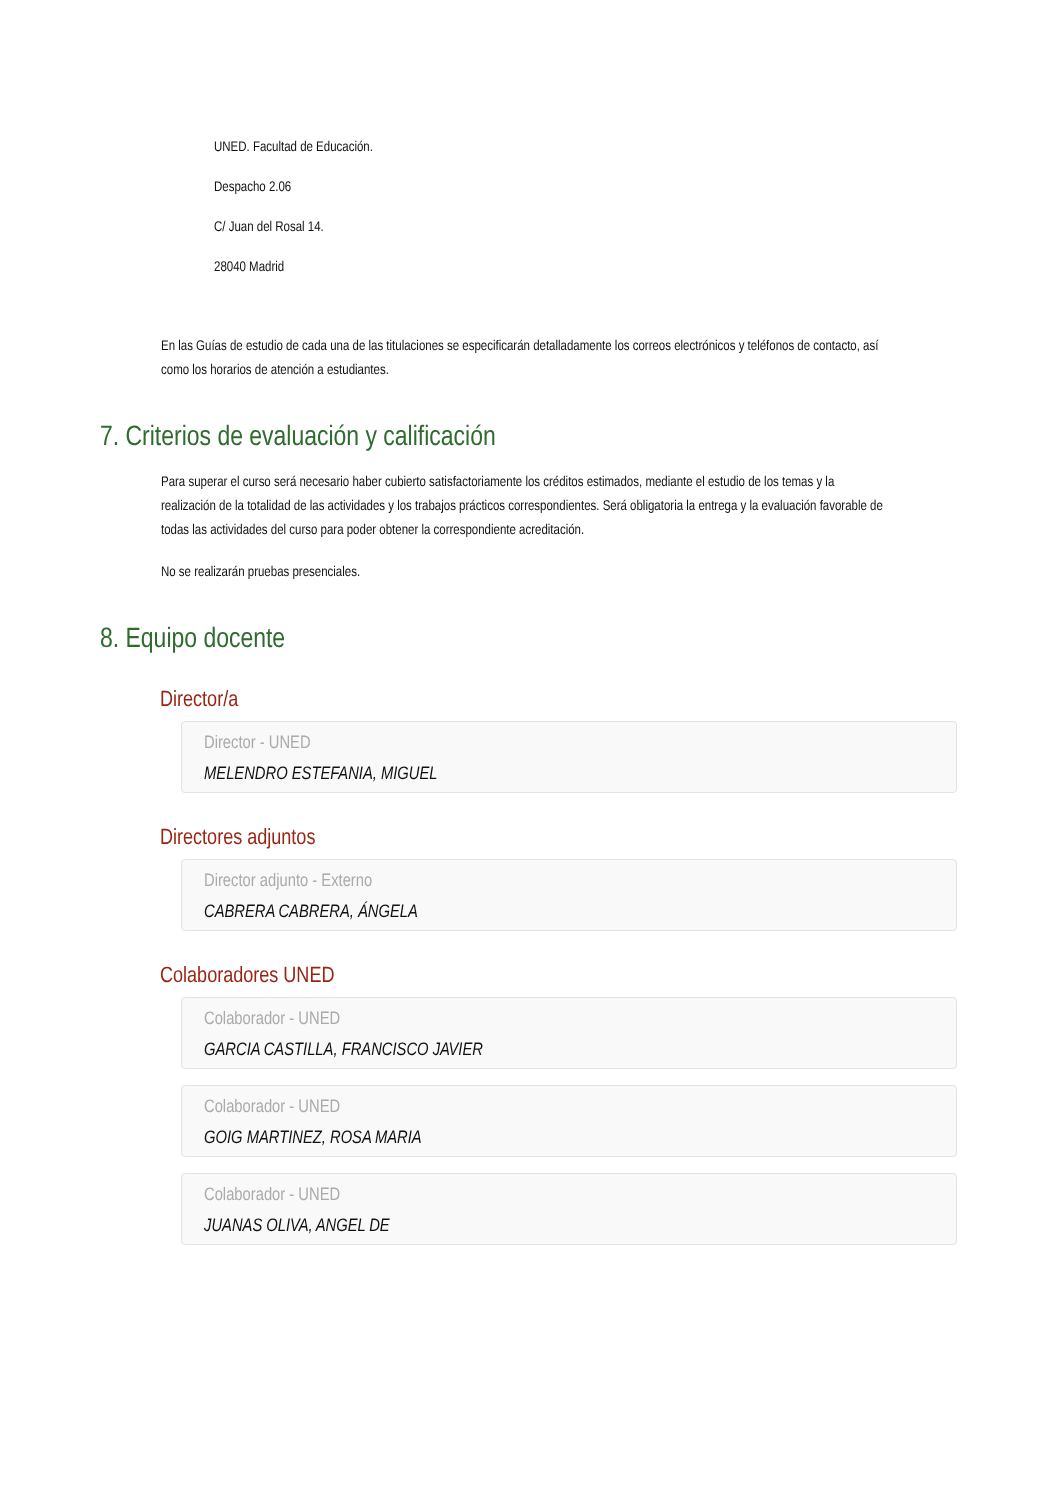UNED. Facultad de Educación.
Despacho 2.06
C/ Juan del Rosal 14.
28040 Madrid
En las Guías de estudio de cada una de las titulaciones se especificarán detalladamente los correos electrónicos y teléfonos de contacto, así como los horarios de atención a estudiantes.
7. Criterios de evaluación y calificación
Para superar el curso será necesario haber cubierto satisfactoriamente los créditos estimados, mediante el estudio de los temas y la realización de la totalidad de las actividades y los trabajos prácticos correspondientes. Será obligatoria la entrega y la evaluación favorable de todas las actividades del curso para poder obtener la correspondiente acreditación.
No se realizarán pruebas presenciales.
8. Equipo docente
Director/a
Director - UNED
MELENDRO ESTEFANIA, MIGUEL
Directores adjuntos
Director adjunto - Externo
CABRERA CABRERA, ÁNGELA
Colaboradores UNED
Colaborador - UNED
GARCIA CASTILLA, FRANCISCO JAVIER
Colaborador - UNED
GOIG MARTINEZ, ROSA MARIA
Colaborador - UNED
JUANAS OLIVA, ANGEL DE